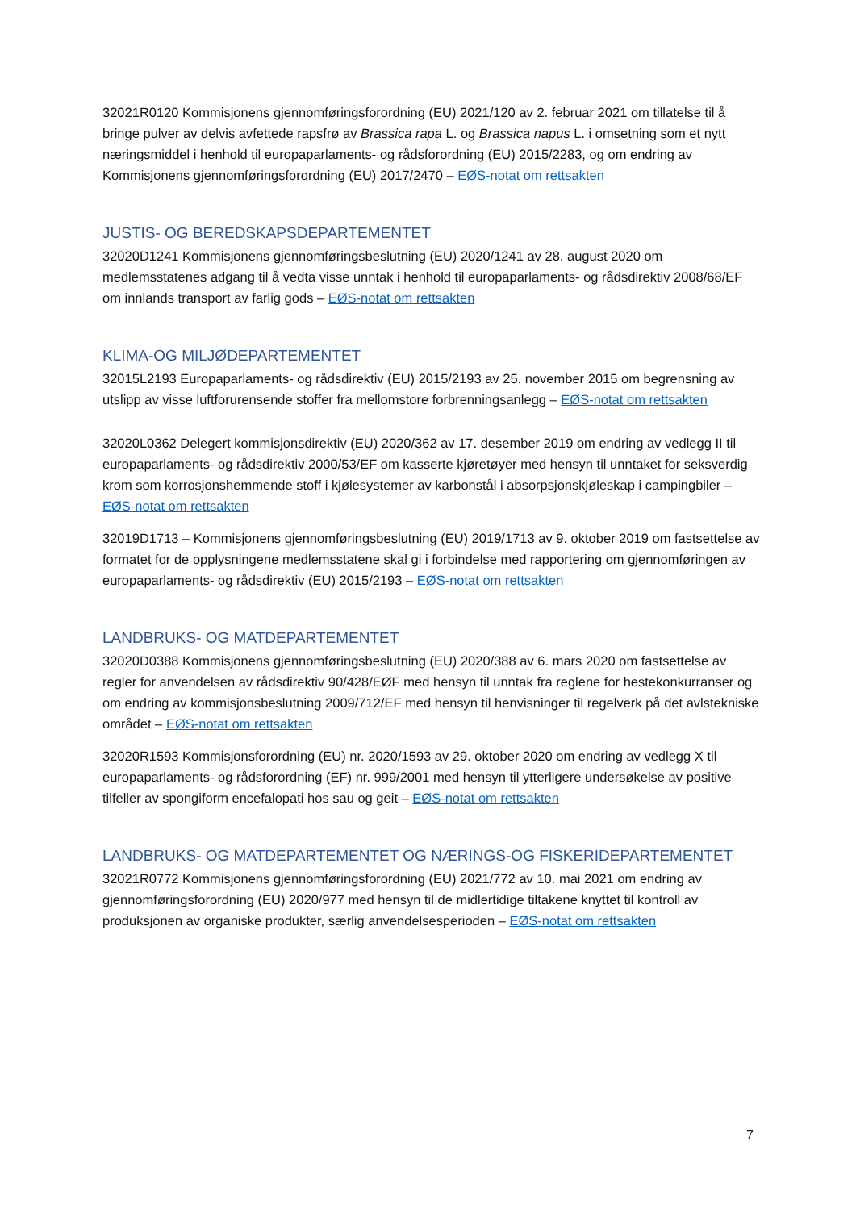32021R0120 Kommisjonens gjennomføringsforordning (EU) 2021/120 av 2. februar 2021 om tillatelse til å bringe pulver av delvis avfettede rapsfrø av Brassica rapa L. og Brassica napus L. i omsetning som et nytt næringsmiddel i henhold til europaparlaments- og rådsforordning (EU) 2015/2283, og om endring av Kommisjonens gjennomføringsforordning (EU) 2017/2470 – EØS-notat om rettsakten
JUSTIS- OG BEREDSKAPSDEPARTEMENTET
32020D1241 Kommisjonens gjennomføringsbeslutning (EU) 2020/1241 av 28. august 2020 om medlemsstatenes adgang til å vedta visse unntak i henhold til europaparlaments- og rådsdirektiv 2008/68/EF om innlands transport av farlig gods – EØS-notat om rettsakten
KLIMA-OG MILJØDEPARTEMENTET
32015L2193 Europaparlaments- og rådsdirektiv (EU) 2015/2193 av 25. november 2015 om begrensning av utslipp av visse luftforurensende stoffer fra mellomstore forbrenningsanlegg – EØS-notat om rettsakten
32020L0362 Delegert kommisjonsdirektiv (EU) 2020/362 av 17. desember 2019 om endring av vedlegg II til europaparlaments- og rådsdirektiv 2000/53/EF om kasserte kjøretøyer med hensyn til unntaket for seksverdig krom som korrosjonshemmende stoff i kjølesystemer av karbonstål i absorpsjonskjøleskap i campingbiler – EØS-notat om rettsakten
32019D1713 – Kommisjonens gjennomføringsbeslutning (EU) 2019/1713 av 9. oktober 2019 om fastsettelse av formatet for de opplysningene medlemsstatene skal gi i forbindelse med rapportering om gjennomføringen av europaparlaments- og rådsdirektiv (EU) 2015/2193 – EØS-notat om rettsakten
LANDBRUKS- OG MATDEPARTEMENTET
32020D0388 Kommisjonens gjennomføringsbeslutning (EU) 2020/388 av 6. mars 2020 om fastsettelse av regler for anvendelsen av rådsdirektiv 90/428/EØF med hensyn til unntak fra reglene for hestekonkurranser og om endring av kommisjonsbeslutning 2009/712/EF med hensyn til henvisninger til regelverk på det avlstekniske området – EØS-notat om rettsakten
32020R1593 Kommisjonsforordning (EU) nr. 2020/1593 av 29. oktober 2020 om endring av vedlegg X til europaparlaments- og rådsforordning (EF) nr. 999/2001 med hensyn til ytterligere undersøkelse av positive tilfeller av spongiform encefalopati hos sau og geit – EØS-notat om rettsakten
LANDBRUKS- OG MATDEPARTEMENTET OG NÆRINGS-OG FISKERIDEPARTEMENTET
32021R0772 Kommisjonens gjennomføringsforordning (EU) 2021/772 av 10. mai 2021 om endring av gjennomføringsforordning (EU) 2020/977 med hensyn til de midlertidige tiltakene knyttet til kontroll av produksjonen av organiske produkter, særlig anvendelsesperioden – EØS-notat om rettsakten
7